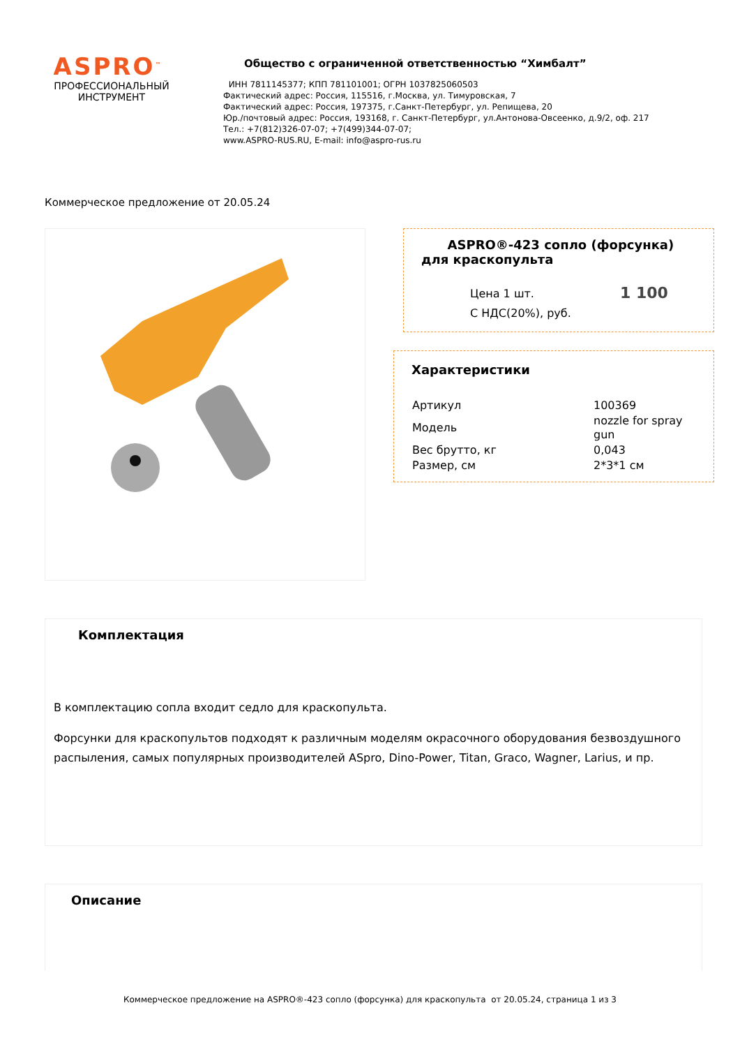ASPRO<sup>™</sup>
ПРОФЕССИОНАЛЬНЫЙ
ИНСТРУМЕНТ
Общество с ограниченной ответственностью “Химбалт”
ИНН 7811145377; КПП 781101001; ОГРН 1037825060503
Фактический адрес: Россия, 115516, г.Москва, ул. Тимуровская, 7
Фактический адрес: Россия, 197375, г.Санкт-Петербург, ул. Репищева, 20
Юр./почтовый адрес: Россия, 193168, г. Санкт-Петербург, ул.Антонова-Овсеенко, д.9/2, оф. 217
Тел.: +7(812)326-07-07; +7(499)344-07-07;
www.ASPRO-RUS.RU, E-mail: info@aspro-rus.ru
Коммерческое предложение от 20.05.24
ASPRO®-423 сопло (форсунка) для краскопульта
Цена 1 шт.
С НДС(20%), руб.
1 100
Характеристики
| Артикул | 100369 |
| Модель | nozzle for spray gun |
| Вес брутто, кг | 0,043 |
| Размер, см | 2*3*1 см |
Комплектация
В комплектацию сопла входит седло для краскопульта.
Форсунки для краскопультов подходят к различным моделям окрасочного оборудования безвоздушного распыления, самых популярных производителей ASpro, Dino-Power, Titan, Graco, Wagner, Larius, и пр.
Описание
Коммерческое предложение на ASPRO®-423 сопло (форсунка) для краскопульта от 20.05.24, страница 1 из 3